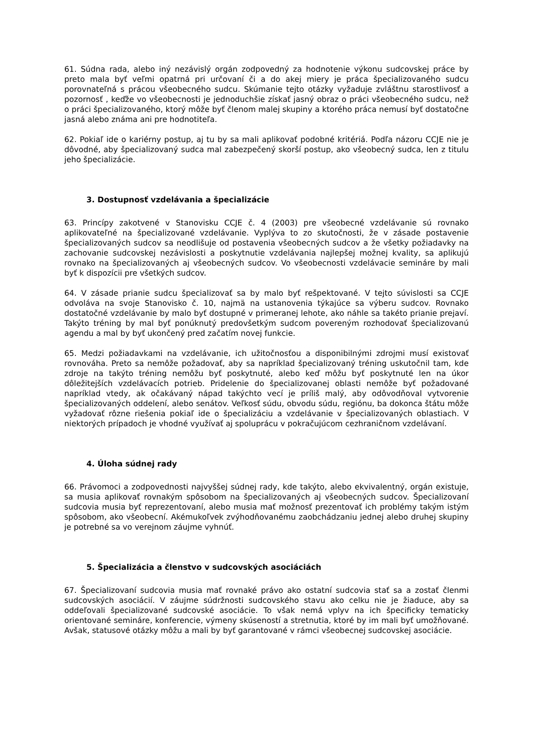61. Súdna rada, alebo iný nezávislý orgán zodpovedný za hodnotenie výkonu sudcovskej práce by preto mala byť veľmi opatrná pri určovaní či a do akej miery je práca špecializovaného sudcu porovnateľná s prácou všeobecného sudcu. Skúmanie tejto otázky vyžaduje zvláštnu starostlivosť a pozornosť , keďže vo všeobecnosti je jednoduchšie získať jasný obraz o práci všeobecného sudcu, než o práci špecializovaného, ktorý môže byť členom malej skupiny a ktorého práca nemusí byť dostatočne jasná alebo známa ani pre hodnotiteľa.
62. Pokiaľ ide o kariérny postup, aj tu by sa mali aplikovať podobné kritériá. Podľa názoru CCJE nie je dôvodné, aby špecializovaný sudca mal zabezpečený skorší postup, ako všeobecný sudca, len z titulu jeho špecializácie.
3. Dostupnosť vzdelávania a špecializácie
63. Princípy zakotvené v Stanovisku CCJE č. 4 (2003) pre všeobecné vzdelávanie sú rovnako aplikovateľné na špecializované vzdelávanie. Vyplýva to zo skutočnosti, že v zásade postavenie špecializovaných sudcov sa neodlišuje od postavenia všeobecných sudcov a že všetky požiadavky na zachovanie sudcovskej nezávislosti a poskytnutie vzdelávania najlepšej možnej kvality, sa aplikujú rovnako na špecializovaných aj všeobecných sudcov. Vo všeobecnosti vzdelávacie semináre by mali byť k dispozícii pre všetkých sudcov.
64. V zásade prianie sudcu špecializovať sa by malo byť rešpektované. V tejto súvislosti sa CCJE odvoláva na svoje Stanovisko č. 10, najmä na ustanovenia týkajúce sa výberu sudcov. Rovnako dostatočné vzdelávanie by malo byť dostupné v primeranej lehote, ako náhle sa takéto prianie prejaví. Takýto tréning by mal byť ponúknutý predovšetkým sudcom povereným rozhodovať špecializovanú agendu a mal by byť ukončený pred začatím novej funkcie.
65. Medzi požiadavkami na vzdelávanie, ich užitočnosťou a disponibilnými zdrojmi musí existovať rovnováha. Preto sa nemôže požadovať, aby sa napríklad špecializovaný tréning uskutočnil tam, kde zdroje na takýto tréning nemôžu byť poskytnuté, alebo keď môžu byť poskytnuté len na úkor dôležitejších vzdelávacích potrieb. Pridelenie do špecializovanej oblasti nemôže byť požadované napríklad vtedy, ak očakávaný nápad takýchto vecí je príliš malý, aby odôvodňoval vytvorenie špecializovaných oddelení, alebo senátov. Veľkosť súdu, obvodu súdu, regiónu, ba dokonca štátu môže vyžadovať rôzne riešenia pokiaľ ide o špecializáciu a vzdelávanie v špecializovaných oblastiach. V niektorých prípadoch je vhodné využívať aj spoluprácu v pokračujúcom cezhraničnom vzdelávaní.
4. Úloha súdnej rady
66. Právomoci a zodpovednosti najvyššej súdnej rady, kde takýto, alebo ekvivalentný, orgán existuje, sa musia aplikovať rovnakým spôsobom na špecializovaných aj všeobecných sudcov. Špecializovaní sudcovia musia byť reprezentovaní, alebo musia mať možnosť prezentovať ich problémy takým istým spôsobom, ako všeobecní. Akémukoľvek zvýhodňovanému zaobchádzaniu jednej alebo druhej skupiny je potrebné sa vo verejnom záujme vyhnúť.
5. Špecializácia a členstvo v sudcovských asociáciách
67. Špecializovaní sudcovia musia mať rovnaké právo ako ostatní sudcovia stať sa a zostať členmi sudcovských asociácií. V záujme súdržnosti sudcovského stavu ako celku nie je žiaduce, aby sa oddeľovali špecializované sudcovské asociácie. To však nemá vplyv na ich špecificky tematicky orientované semináre, konferencie, výmeny skúseností a stretnutia, ktoré by im mali byť umožňované. Avšak, statusové otázky môžu a mali by byť garantované v rámci všeobecnej sudcovskej asociácie.